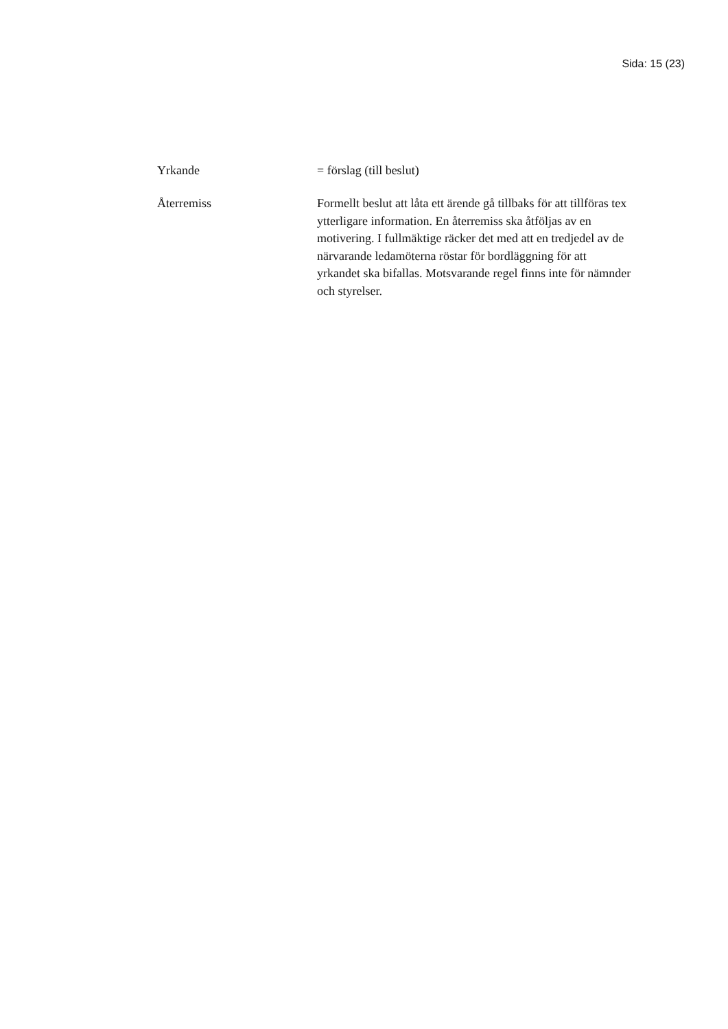Sida: 15 (23)
Yrkande = förslag (till beslut)
Återremiss Formellt beslut att låta ett ärende gå tillbaks för att tillföras tex ytterligare information. En återremiss ska åtföljas av en motivering. I fullmäktige räcker det med att en tredjedel av de närvarande ledamöterna röstar för bordläggning för att yrkandet ska bifallas. Motsvarande regel finns inte för nämnder och styrelser.